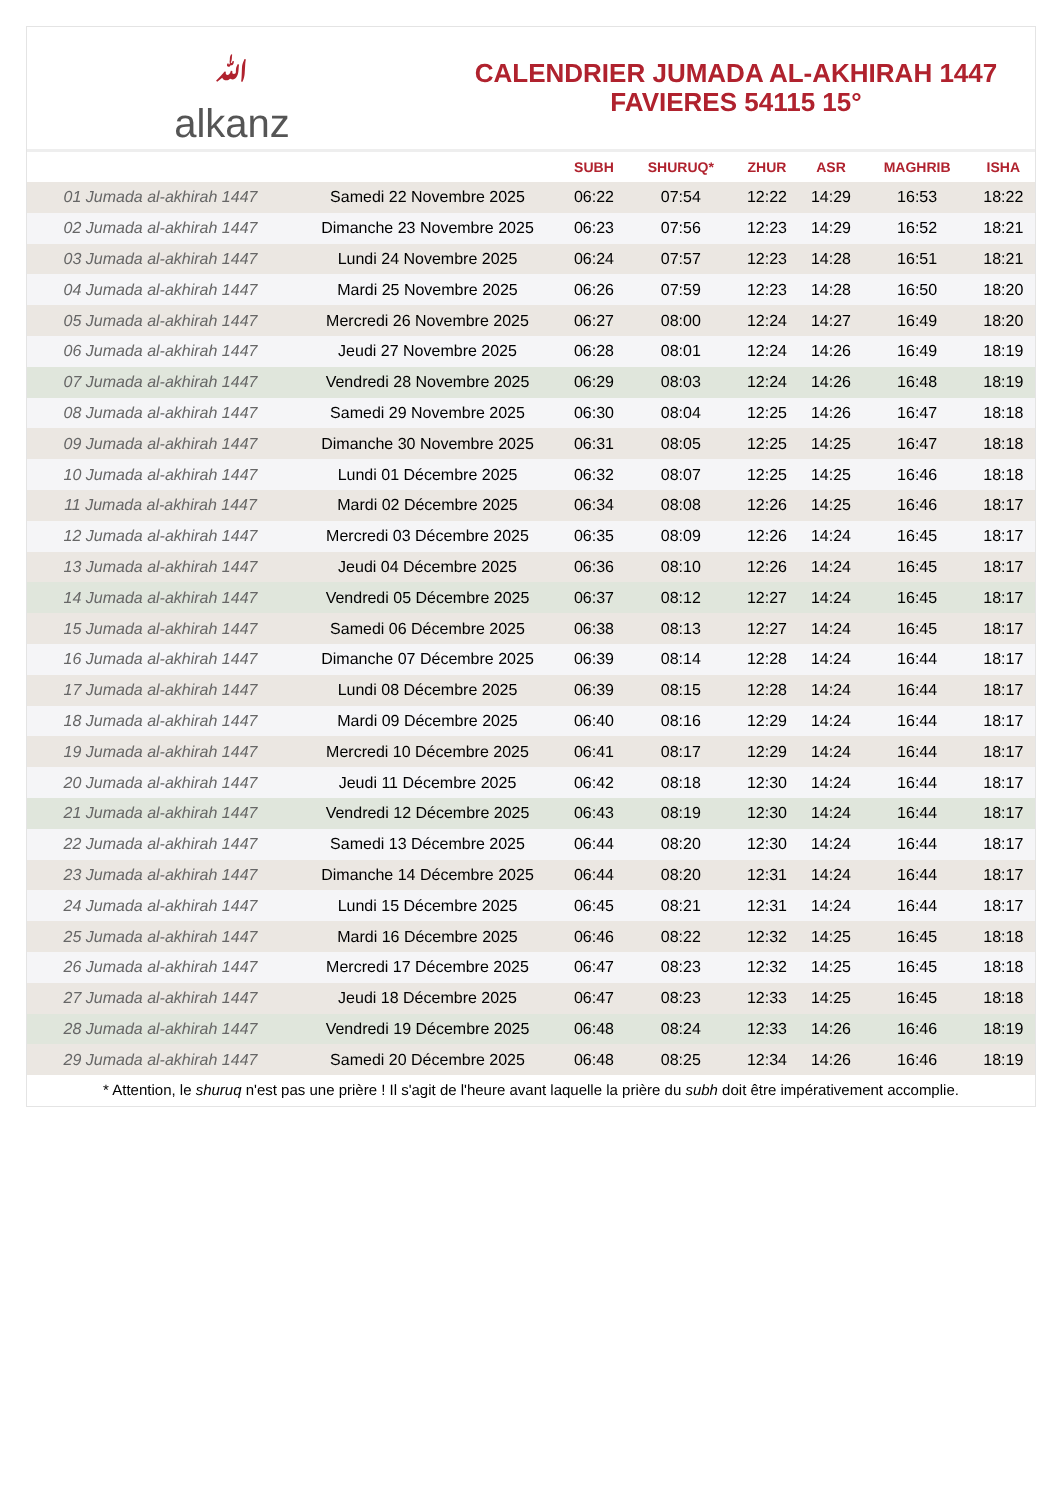ﷲalkanz
CALENDRIER JUMADA AL-AKHIRAH 1447
FAVIERES 54115 15°
| | | SUBH | SHURUQ* | ZHUR | ASR | MAGHRIB | ISHA |
| --- | --- | --- | --- | --- | --- | --- | --- |
| 01 Jumada al-akhirah 1447 | Samedi 22 Novembre 2025 | 06:22 | 07:54 | 12:22 | 14:29 | 16:53 | 18:22 |
| 02 Jumada al-akhirah 1447 | Dimanche 23 Novembre 2025 | 06:23 | 07:56 | 12:23 | 14:29 | 16:52 | 18:21 |
| 03 Jumada al-akhirah 1447 | Lundi 24 Novembre 2025 | 06:24 | 07:57 | 12:23 | 14:28 | 16:51 | 18:21 |
| 04 Jumada al-akhirah 1447 | Mardi 25 Novembre 2025 | 06:26 | 07:59 | 12:23 | 14:28 | 16:50 | 18:20 |
| 05 Jumada al-akhirah 1447 | Mercredi 26 Novembre 2025 | 06:27 | 08:00 | 12:24 | 14:27 | 16:49 | 18:20 |
| 06 Jumada al-akhirah 1447 | Jeudi 27 Novembre 2025 | 06:28 | 08:01 | 12:24 | 14:26 | 16:49 | 18:19 |
| 07 Jumada al-akhirah 1447 | Vendredi 28 Novembre 2025 | 06:29 | 08:03 | 12:24 | 14:26 | 16:48 | 18:19 |
| 08 Jumada al-akhirah 1447 | Samedi 29 Novembre 2025 | 06:30 | 08:04 | 12:25 | 14:26 | 16:47 | 18:18 |
| 09 Jumada al-akhirah 1447 | Dimanche 30 Novembre 2025 | 06:31 | 08:05 | 12:25 | 14:25 | 16:47 | 18:18 |
| 10 Jumada al-akhirah 1447 | Lundi 01 Décembre 2025 | 06:32 | 08:07 | 12:25 | 14:25 | 16:46 | 18:18 |
| 11 Jumada al-akhirah 1447 | Mardi 02 Décembre 2025 | 06:34 | 08:08 | 12:26 | 14:25 | 16:46 | 18:17 |
| 12 Jumada al-akhirah 1447 | Mercredi 03 Décembre 2025 | 06:35 | 08:09 | 12:26 | 14:24 | 16:45 | 18:17 |
| 13 Jumada al-akhirah 1447 | Jeudi 04 Décembre 2025 | 06:36 | 08:10 | 12:26 | 14:24 | 16:45 | 18:17 |
| 14 Jumada al-akhirah 1447 | Vendredi 05 Décembre 2025 | 06:37 | 08:12 | 12:27 | 14:24 | 16:45 | 18:17 |
| 15 Jumada al-akhirah 1447 | Samedi 06 Décembre 2025 | 06:38 | 08:13 | 12:27 | 14:24 | 16:45 | 18:17 |
| 16 Jumada al-akhirah 1447 | Dimanche 07 Décembre 2025 | 06:39 | 08:14 | 12:28 | 14:24 | 16:44 | 18:17 |
| 17 Jumada al-akhirah 1447 | Lundi 08 Décembre 2025 | 06:39 | 08:15 | 12:28 | 14:24 | 16:44 | 18:17 |
| 18 Jumada al-akhirah 1447 | Mardi 09 Décembre 2025 | 06:40 | 08:16 | 12:29 | 14:24 | 16:44 | 18:17 |
| 19 Jumada al-akhirah 1447 | Mercredi 10 Décembre 2025 | 06:41 | 08:17 | 12:29 | 14:24 | 16:44 | 18:17 |
| 20 Jumada al-akhirah 1447 | Jeudi 11 Décembre 2025 | 06:42 | 08:18 | 12:30 | 14:24 | 16:44 | 18:17 |
| 21 Jumada al-akhirah 1447 | Vendredi 12 Décembre 2025 | 06:43 | 08:19 | 12:30 | 14:24 | 16:44 | 18:17 |
| 22 Jumada al-akhirah 1447 | Samedi 13 Décembre 2025 | 06:44 | 08:20 | 12:30 | 14:24 | 16:44 | 18:17 |
| 23 Jumada al-akhirah 1447 | Dimanche 14 Décembre 2025 | 06:44 | 08:20 | 12:31 | 14:24 | 16:44 | 18:17 |
| 24 Jumada al-akhirah 1447 | Lundi 15 Décembre 2025 | 06:45 | 08:21 | 12:31 | 14:24 | 16:44 | 18:17 |
| 25 Jumada al-akhirah 1447 | Mardi 16 Décembre 2025 | 06:46 | 08:22 | 12:32 | 14:25 | 16:45 | 18:18 |
| 26 Jumada al-akhirah 1447 | Mercredi 17 Décembre 2025 | 06:47 | 08:23 | 12:32 | 14:25 | 16:45 | 18:18 |
| 27 Jumada al-akhirah 1447 | Jeudi 18 Décembre 2025 | 06:47 | 08:23 | 12:33 | 14:25 | 16:45 | 18:18 |
| 28 Jumada al-akhirah 1447 | Vendredi 19 Décembre 2025 | 06:48 | 08:24 | 12:33 | 14:26 | 16:46 | 18:19 |
| 29 Jumada al-akhirah 1447 | Samedi 20 Décembre 2025 | 06:48 | 08:25 | 12:34 | 14:26 | 16:46 | 18:19 |
* Attention, le shuruq n'est pas une prière ! Il s'agit de l'heure avant laquelle la prière du subh doit être impérativement accomplie.